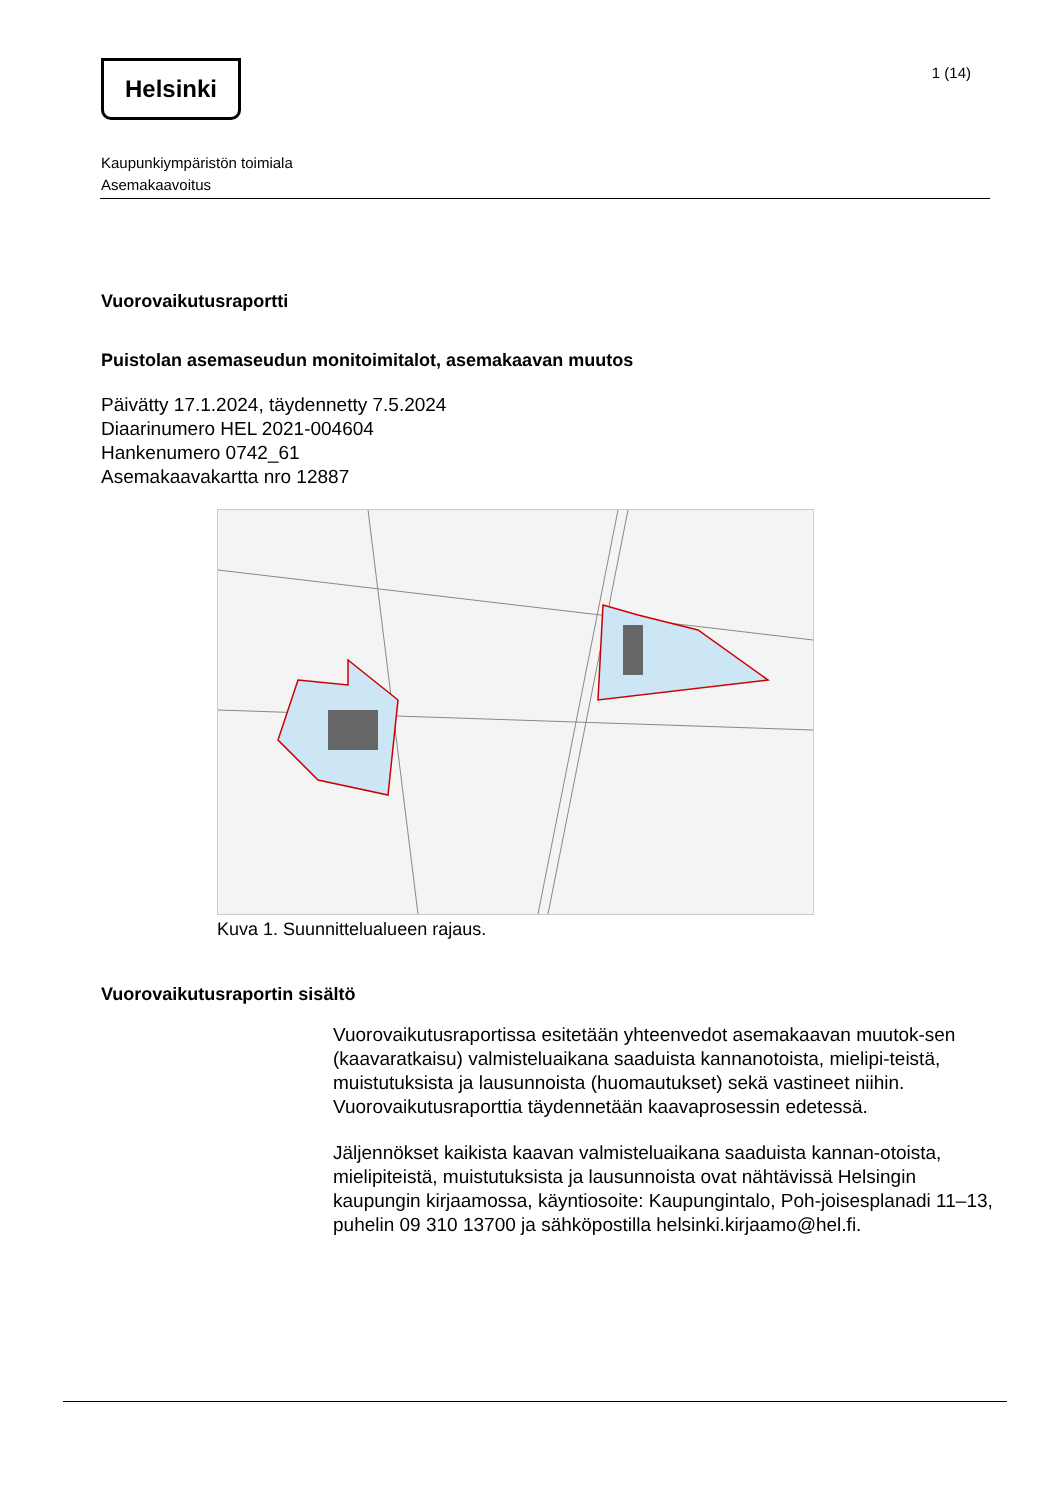Helsinki
1 (14)
Kaupunkiympäristön toimiala
Asemakaavoitus
Vuorovaikutusraportti
Puistolan asemaseudun monitoimitalot, asemakaavan muutos
Päivätty 17.1.2024, täydennetty 7.5.2024
Diaarinumero HEL 2021-004604
Hankenumero 0742_61
Asemakaavakartta nro 12887
Kuva 1. Suunnittelualueen rajaus.
Vuorovaikutusraportin sisältö
Vuorovaikutusraportissa esitetään yhteenvedot asemakaavan muutok-sen (kaavaratkaisu) valmisteluaikana saaduista kannanotoista, mielipi-teistä, muistutuksista ja lausunnoista (huomautukset) sekä vastineet niihin. Vuorovaikutusraporttia täydennetään kaavaprosessin edetessä.
Jäljennökset kaikista kaavan valmisteluaikana saaduista kannan-otoista, mielipiteistä, muistutuksista ja lausunnoista ovat nähtävissä Helsingin kaupungin kirjaamossa, käyntiosoite: Kaupungintalo, Poh-joisesplanadi 11–13, puhelin 09 310 13700 ja sähköpostilla helsinki.kirjaamo@hel.fi.